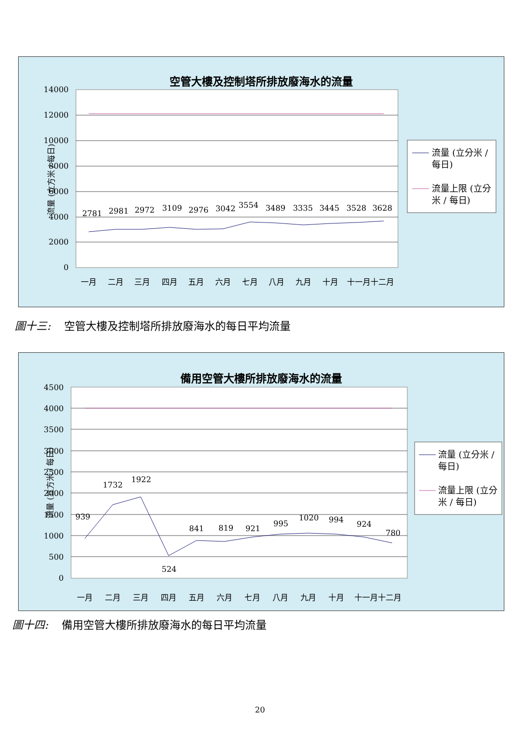空管大樓及控制塔所排放廢海水的流量
14000
12000
10000
8000
6000
4000
2000
0
流量 (立方米 / 每日)
2781
2981
2972
3109
2976
3042
3554
3489
3335
3445
3528
3628
一月
二月
三月
四月
五月
六月
七月
八月
九月
十月
十一月十二月
流量 (立分米 /
每日)
流量上限 (立分
米 / 每日)
圖十三: 空管大樓及控制塔所排放廢海水的每日平均流量
備用空管大樓所排放廢海水的流量
4500
4000
3500
3000
2500
2000
1500
1000
500
0
流量 (立方米 / 每日)
939
1732
1922
524
841
819
921
995
1020
994
924
780
一月
二月
三月
四月
五月
六月
七月
八月
九月
十月
十一月十二月
流量 (立分米 /
每日)
流量上限 (立分
米 / 每日)
圖十四: 備用空管大樓所排放廢海水的每日平均流量
20